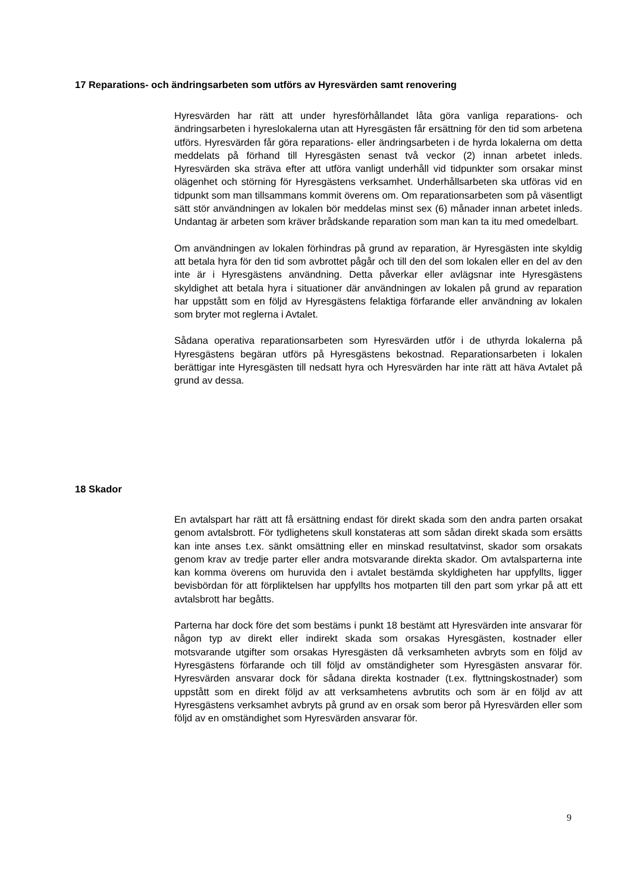17 Reparations- och ändringsarbeten som utförs av Hyresvärden samt renovering
Hyresvärden har rätt att under hyresförhållandet låta göra vanliga reparations- och ändringsarbeten i hyreslokalerna utan att Hyresgästen får ersättning för den tid som arbetena utförs. Hyresvärden får göra reparations- eller ändringsarbeten i de hyrda lokalerna om detta meddelats på förhand till Hyresgästen senast två veckor (2) innan arbetet inleds. Hyresvärden ska sträva efter att utföra vanligt underhåll vid tidpunkter som orsakar minst olägenhet och störning för Hyresgästens verksamhet. Underhållsarbeten ska utföras vid en tidpunkt som man tillsammans kommit överens om. Om reparationsarbeten som på väsentligt sätt stör användningen av lokalen bör meddelas minst sex (6) månader innan arbetet inleds. Undantag är arbeten som kräver brådskande reparation som man kan ta itu med omedelbart.
Om användningen av lokalen förhindras på grund av reparation, är Hyresgästen inte skyldig att betala hyra för den tid som avbrottet pågår och till den del som lokalen eller en del av den inte är i Hyresgästens användning. Detta påverkar eller avlägsnar inte Hyresgästens skyldighet att betala hyra i situationer där användningen av lokalen på grund av reparation har uppstått som en följd av Hyresgästens felaktiga förfarande eller användning av lokalen som bryter mot reglerna i Avtalet.
Sådana operativa reparationsarbeten som Hyresvärden utför i de uthyrda lokalerna på Hyresgästens begäran utförs på Hyresgästens bekostnad. Reparationsarbeten i lokalen berättigar inte Hyresgästen till nedsatt hyra och Hyresvärden har inte rätt att häva Avtalet på grund av dessa.
18 Skador
En avtalspart har rätt att få ersättning endast för direkt skada som den andra parten orsakat genom avtalsbrott. För tydlighetens skull konstateras att som sådan direkt skada som ersätts kan inte anses t.ex. sänkt omsättning eller en minskad resultatvinst, skador som orsakats genom krav av tredje parter eller andra motsvarande direkta skador. Om avtalsparterna inte kan komma överens om huruvida den i avtalet bestämda skyldigheten har uppfyllts, ligger bevisbördan för att förpliktelsen har uppfyllts hos motparten till den part som yrkar på att ett avtalsbrott har begåtts.
Parterna har dock före det som bestäms i punkt 18 bestämt att Hyresvärden inte ansvarar för någon typ av direkt eller indirekt skada som orsakas Hyresgästen, kostnader eller motsvarande utgifter som orsakas Hyresgästen då verksamheten avbryts som en följd av Hyresgästens förfarande och till följd av omständigheter som Hyresgästen ansvarar för. Hyresvärden ansvarar dock för sådana direkta kostnader (t.ex. flyttningskostnader) som uppstått som en direkt följd av att verksamhetens avbrutits och som är en följd av att Hyresgästens verksamhet avbryts på grund av en orsak som beror på Hyresvärden eller som följd av en omständighet som Hyresvärden ansvarar för.
9